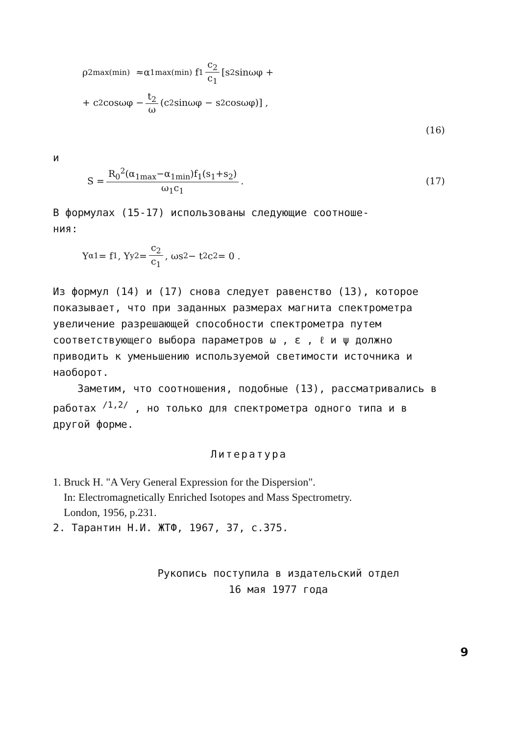ρ<sub>2max(min)</sub> ≈α<sub>1max(min)</sub> f<sub>1</sub> c<sub>2</sub> c<sub>1</sub> [s<sub>2</sub>sinωφ +
+ c<sub>2</sub> cosωφ − t<sub>2</sub> ω (c<sub>2</sub>sinωφ − s<sub>2</sub>cosωφ)] ,
(16)
и
S = R<sub>0</sub><sup>2</sup>(α<sub>1max</sub>−α<sub>1min</sub>)f<sub>1</sub>(s<sub>1</sub>+s<sub>2</sub>) ω<sub>1</sub>c<sub>1</sub>. (17)
В формулах (15-17) использованы следующие соотноше-
ния:
Y<sub>α1</sub> = f<sub>1</sub>, Y<sub>y2</sub> = c<sub>2</sub> c<sub>1</sub>, ωs<sub>2</sub> − t<sub>2</sub>c<sub>2</sub> = 0 .
Из формул (14) и (17) снова следует равенство (13), которое показывает, что при заданных размерах магнита спектрометра увеличение разрешающей способности спектрометра путем соответствующего выбора параметров ω , ε , ℓ и ψ должно приводить к уменьшению используемой светимости источника и наоборот.
Заметим, что соотношения, подобные (13), рассматривались в работах <sup>/1,2/</sup> , но только для спектрометра одного типа и в другой форме.
Литература
1. Bruck H. "A Very General Expression for the Dispersion".
In: Electromagnetically Enriched Isotopes and Mass Spectrometry.
London, 1956, p.231.
2. Тарантин Н.И. ЖТФ, 1967, 37, с.375.
Рукопись поступила в издательский отдел
16 мая 1977 года
9